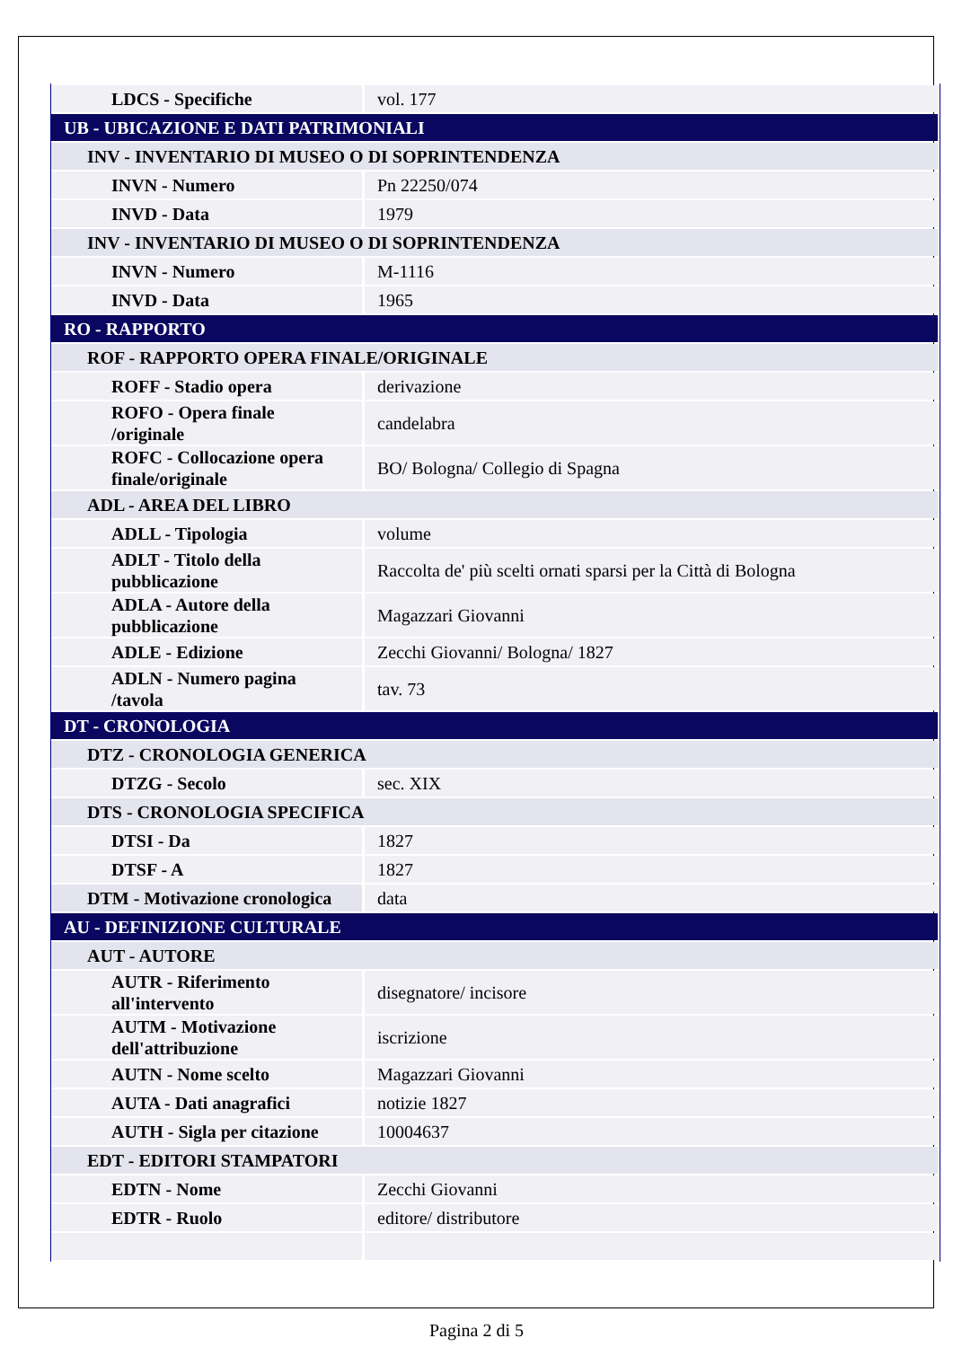| LDCS - Specifiche | vol. 177 |
| UB - UBICAZIONE E DATI PATRIMONIALI | |
| INV - INVENTARIO DI MUSEO O DI SOPRINTENDENZA | |
| INVN - Numero | Pn 22250/074 |
| INVD - Data | 1979 |
| INV - INVENTARIO DI MUSEO O DI SOPRINTENDENZA | |
| INVN - Numero | M-1116 |
| INVD - Data | 1965 |
| RO - RAPPORTO | |
| ROF - RAPPORTO OPERA FINALE/ORIGINALE | |
| ROFF - Stadio opera | derivazione |
| ROFO - Opera finale /originale | candelabra |
| ROFC - Collocazione opera finale/originale | BO/ Bologna/ Collegio di Spagna |
| ADL - AREA DEL LIBRO | |
| ADLL - Tipologia | volume |
| ADLT - Titolo della pubblicazione | Raccolta de' più scelti ornati sparsi per la Città di Bologna |
| ADLA - Autore della pubblicazione | Magazzari Giovanni |
| ADLE - Edizione | Zecchi Giovanni/ Bologna/ 1827 |
| ADLN - Numero pagina /tavola | tav. 73 |
| DT - CRONOLOGIA | |
| DTZ - CRONOLOGIA GENERICA | |
| DTZG - Secolo | sec. XIX |
| DTS - CRONOLOGIA SPECIFICA | |
| DTSI - Da | 1827 |
| DTSF - A | 1827 |
| DTM - Motivazione cronologica | data |
| AU - DEFINIZIONE CULTURALE | |
| AUT - AUTORE | |
| AUTR - Riferimento all'intervento | disegnatore/ incisore |
| AUTM - Motivazione dell'attribuzione | iscrizione |
| AUTN - Nome scelto | Magazzari Giovanni |
| AUTA - Dati anagrafici | notizie 1827 |
| AUTH - Sigla per citazione | 10004637 |
| EDT - EDITORI STAMPATORI | |
| EDTN - Nome | Zecchi Giovanni |
| EDTR - Ruolo | editore/ distributore |
Pagina 2 di 5